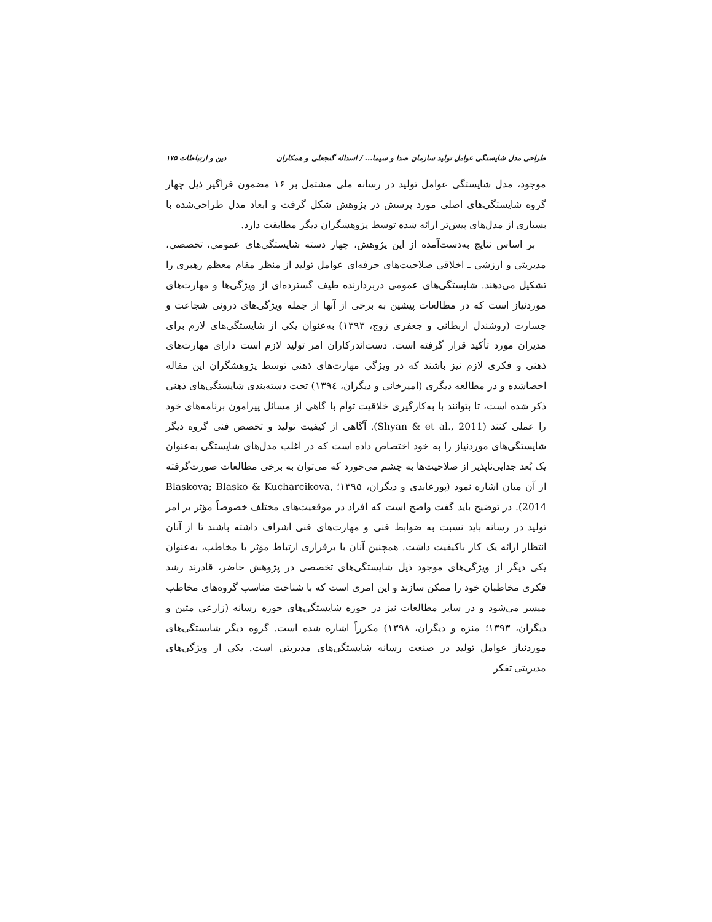طراحی مدل شایستگی عوامل تولید سازمان صدا و سیما... / اسداله گنجعلی و همکاران دین و ارتباطات ۱۷۵
موجود، مدل شایستگی عوامل تولید در رسانه ملی مشتمل بر ۱۶ مضمون فراگیر ذیل چهار گروه شایستگی‌های اصلی مورد پرسش در پژوهش شکل گرفت و ابعاد مدل طراحی‌شده با بسیاری از مدل‌های پیش‌تر ارائه شده توسط پژوهشگران دیگر مطابقت دارد.
بر اساس نتایج به‌دست‌آمده از این پژوهش، چهار دسته شایستگی‌های عمومی، تخصصی، مدیریتی و ارزشی ـ اخلاقی صلاحیت‌های حرفه‌ای عوامل تولید از منظر مقام معظم رهبری را تشکیل می‌دهند. شایستگی‌های عمومی دربردارنده طیف گسترده‌ای از ویژگی‌ها و مهارت‌های موردنیاز است که در مطالعات پیشین به برخی از آنها از جمله ویژگی‌های درونی شجاعت و جسارت (روشندل اربطانی و جعفری زوج، ۱۳۹۳) به‌عنوان یکی از شایستگی‌های لازم برای مدیران مورد تأکید قرار گرفته است. دست‌اندرکاران امر تولید لازم است دارای مهارت‌های ذهنی و فکری لازم نیز باشند که در ویژگی مهارت‌های ذهنی توسط پژوهشگران این مقاله احصاشده و در مطالعه دیگری (امیرخانی و دیگران، ۱۳۹٤) تحت دسته‌بندی شایستگی‌های ذهنی ذکر شده است، تا بتوانند با به‌کارگیری خلاقیت توأم با گاهی از مسائل پیرامون برنامه‌های خود را عملی کنند (Shyan & et al., 2011). آگاهی از کیفیت تولید و تخصص فنی گروه دیگر شایستگی‌های موردنیاز را به خود اختصاص داده است که در اغلب مدل‌های شایستگی به‌عنوان یک بُعد جدایی‌ناپذیر از صلاحیت‌ها به چشم می‌خورد که می‌توان به برخی مطالعات صورت‌گرفته از آن میان اشاره نمود (پورعابدی و دیگران، ۱۳۹۵؛ Blaskova; Blasko & Kucharcikova, 2014). در توضیح باید گفت واضح است که افراد در موقعیت‌های مختلف خصوصاً مؤثر بر امر تولید در رسانه باید نسبت به ضوابط فنی و مهارت‌های فنی اشراف داشته باشند تا از آنان انتظار ارائه یک کار باکیفیت داشت. همچنین آنان با برقراری ارتباط مؤثر با مخاطب، به‌عنوان یکی دیگر از ویژگی‌های موجود ذیل شایستگی‌های تخصصی در پژوهش حاضر، قادرند رشد فکری مخاطبان خود را ممکن سازند و این امری است که با شناخت مناسب گروه‌های مخاطب میسر می‌شود و در سایر مطالعات نیز در حوزه شایستگی‌های حوزه رسانه (زارعی متین و دیگران، ۱۳۹۳؛ منزه و دیگران، ۱۳۹۸) مکرراً اشاره شده است. گروه دیگر شایستگی‌های موردنیاز عوامل تولید در صنعت رسانه شایستگی‌های مدیریتی است. یکی از ویژگی‌های مدیریتی تفکر